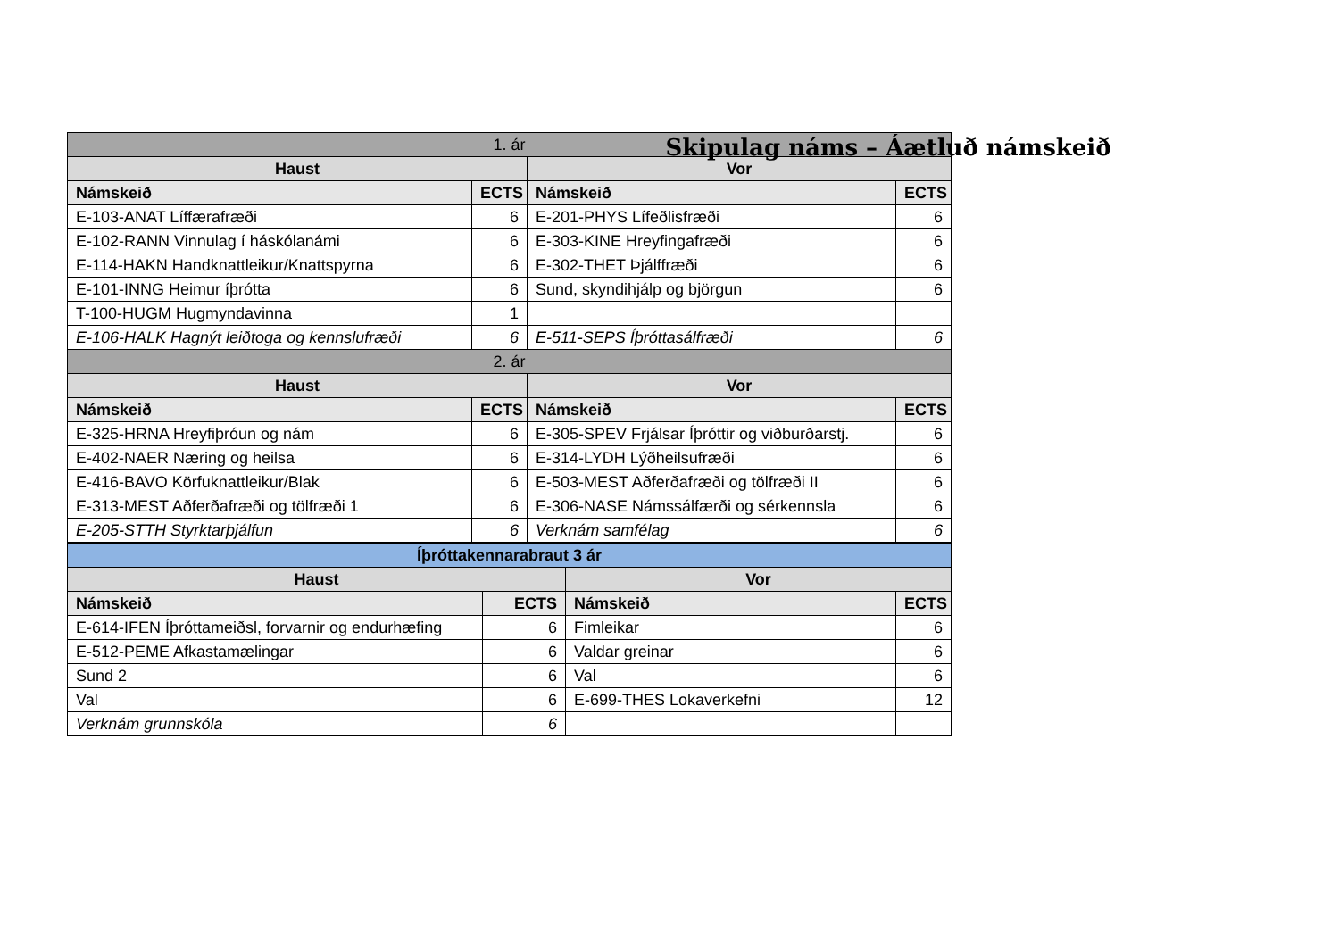Skipulag náms – Áætluð námskeið
| 1. ár | | | |
| --- | --- | --- | --- |
| Haust | | Vor | |
| Námskeið | ECTS | Námskeið | ECTS |
| E-103-ANAT Líffærafræði | 6 | E-201-PHYS Lífeðlisfræði | 6 |
| E-102-RANN Vinnulag í háskólanámi | 6 | E-303-KINE Hreyfingafræði | 6 |
| E-114-HAKN Handknattleikur/Knattspyrna | 6 | E-302-THET Þjálffræði | 6 |
| E-101-INNG Heimur íþrótta | 6 | Sund, skyndihjálp og björgun | 6 |
| T-100-HUGM Hugmyndavinna | 1 | | |
| E-106-HALK Hagnýt leiðtoga og kennslufræði | 6 | E-511-SEPS Íþróttasálfræði | 6 |
| 2. ár | | | |
| Haust | | Vor | |
| Námskeið | ECTS | Námskeið | ECTS |
| E-325-HRNA Hreyfiþróun og nám | 6 | E-305-SPEV Frjálsar Íþróttir og viðburðarstj. | 6 |
| E-402-NAER Næring og heilsa | 6 | E-314-LYDH Lýðheilsufræði | 6 |
| E-416-BAVO Körfuknattleikur/Blak | 6 | E-503-MEST Aðferðafræði og tölfræði II | 6 |
| E-313-MEST Aðferðafræði og tölfræði 1 | 6 | E-306-NASE Námssálfærði og sérkennsla | 6 |
| E-205-STTH Styrktarþjálfun | 6 | Verknám samfélag | 6 |
| Íþróttakennarabraut 3 ár | | | |
| --- | --- | --- | --- |
| Haust | | Vor | |
| Námskeið | ECTS | Námskeið | ECTS |
| E-614-IFEN Íþróttameiðsl, forvarnir og endurhæfing | 6 | Fimleikar | 6 |
| E-512-PEME Afkastamælingar | 6 | Valdar greinar | 6 |
| Sund 2 | 6 | Val | 6 |
| Val | 6 | E-699-THES Lokaverkefni | 12 |
| Verknám grunnskóla | 6 | | |